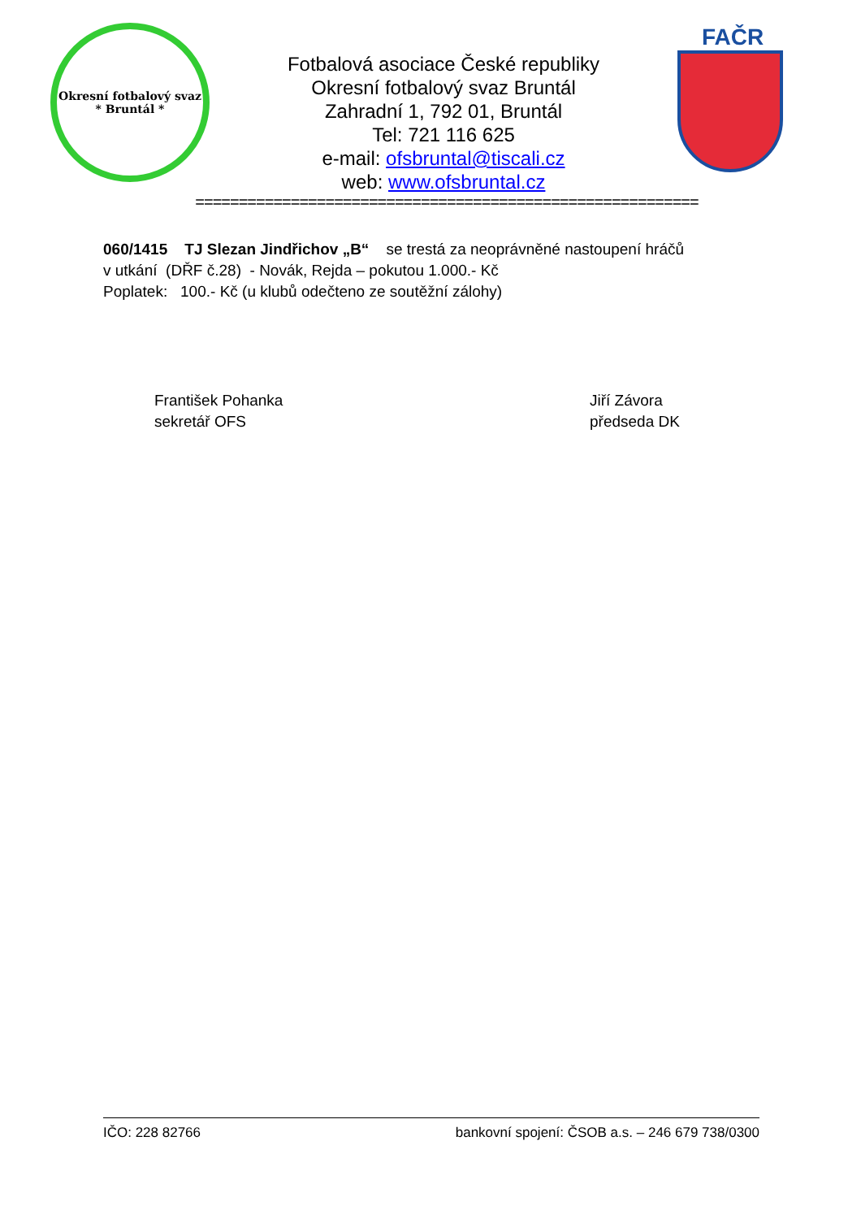Okresní fotbalový svaz
* Bruntál *
Fotbalová asociace České republiky
Okresní fotbalový svaz Bruntál
Zahradní 1, 792 01, Bruntál
Tel: 721 116 625
e-mail: ofsbruntal@tiscali.cz
web: www.ofsbruntal.cz
FAČR
==========================================================
060/1415 TJ Slezan Jindřichov „B“ se trestá za neoprávněné nastoupení hráčů
v utkání (DŘF č.28) - Novák, Rejda – pokutou 1.000.- Kč
Poplatek: 100.- Kč (u klubů odečteno ze soutěžní zálohy)
František Pohanka
sekretář OFS
Jiří Závora
předseda DK
IČO: 228 82766 bankovní spojení: ČSOB a.s. – 246 679 738/0300